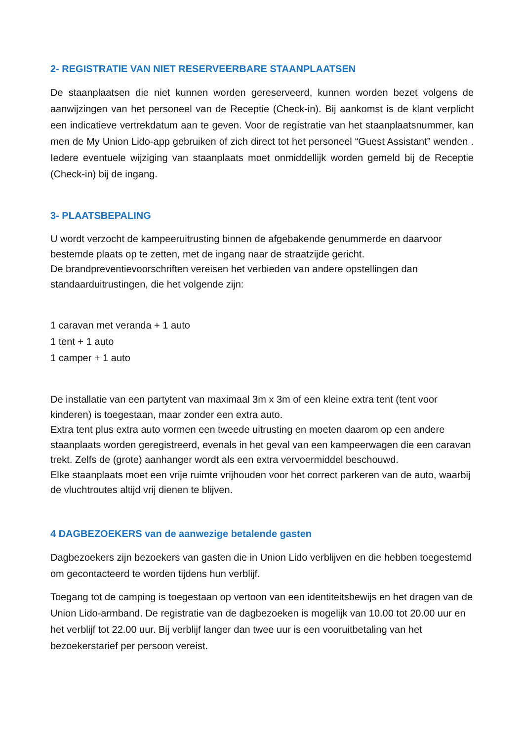2- REGISTRATIE VAN NIET RESERVEERBARE STAANPLAATSEN
De staanplaatsen die niet kunnen worden gereserveerd, kunnen worden bezet volgens de aanwijzingen van het personeel van de Receptie (Check-in). Bij aankomst is de klant verplicht een indicatieve vertrekdatum aan te geven. Voor de registratie van het staanplaatsnummer, kan men de My Union Lido-app gebruiken of zich direct tot het personeel “Guest Assistant” wenden . Iedere eventuele wijziging van staanplaats moet onmiddellijk worden gemeld bij de Receptie (Check-in) bij de ingang.
3- PLAATSBEPALING
U wordt verzocht de kampeeruitrusting binnen de afgebakende genummerde en daarvoor bestemde plaats op te zetten, met de ingang naar de straatzijde gericht.
De brandpreventievoorschriften vereisen het verbieden van andere opstellingen dan standaarduitrustingen, die het volgende zijn:
1 caravan met veranda + 1 auto
1 tent + 1 auto
1 camper + 1 auto
De installatie van een partytent van maximaal 3m x 3m of een kleine extra tent (tent voor kinderen) is toegestaan, maar zonder een extra auto.
Extra tent plus extra auto vormen een tweede uitrusting en moeten daarom op een andere staanplaats worden geregistreerd, evenals in het geval van een kampeerwagen die een caravan trekt. Zelfs de (grote) aanhanger wordt als een extra vervoermiddel beschouwd.
Elke staanplaats moet een vrije ruimte vrijhouden voor het correct parkeren van de auto, waarbij de vluchtroutes altijd vrij dienen te blijven.
4 DAGBEZOEKERS van de aanwezige betalende gasten
Dagbezoekers zijn bezoekers van gasten die in Union Lido verblijven en die hebben toegestemd om gecontacteerd te worden tijdens hun verblijf.
Toegang tot de camping is toegestaan op vertoon van een identiteitsbewijs en het dragen van de Union Lido-armband. De registratie van de dagbezoeken is mogelijk van 10.00 tot 20.00 uur en het verblijf tot 22.00 uur. Bij verblijf langer dan twee uur is een vooruitbetaling van het bezoekerstarief per persoon vereist.